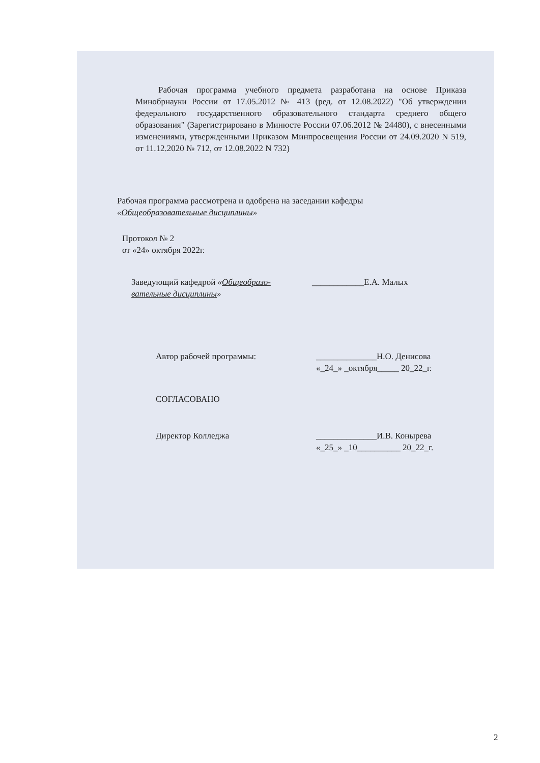Рабочая программа учебного предмета разработана на основе Приказа Минобрнауки России от 17.05.2012 № 413 (ред. от 12.08.2022) "Об утверждении федерального государственного образовательного стандарта среднего общего образования" (Зарегистрировано в Минюсте России 07.06.2012 № 24480), с внесенными изменениями, утвержденными Приказом Минпросвещения России от 24.09.2020 N 519, от 11.12.2020 № 712, от 12.08.2022 N 732)
Рабочая программа рассмотрена и одобрена на заседании кафедры
«Общеобразовательные дисциплины»
Протокол № 2
от «24» октября 2022г.
Заведующий кафедрой «Общеобразо-
вательные дисциплины»
____________Е.А. Малых
Автор рабочей программы: ______________Н.О. Денисова
«_24_» _октября_____ 20_22_г.
СОГЛАСОВАНО
Директор Колледжа ______________И.В. Конырева
«_25_» _10__________ 20_22_г.
2